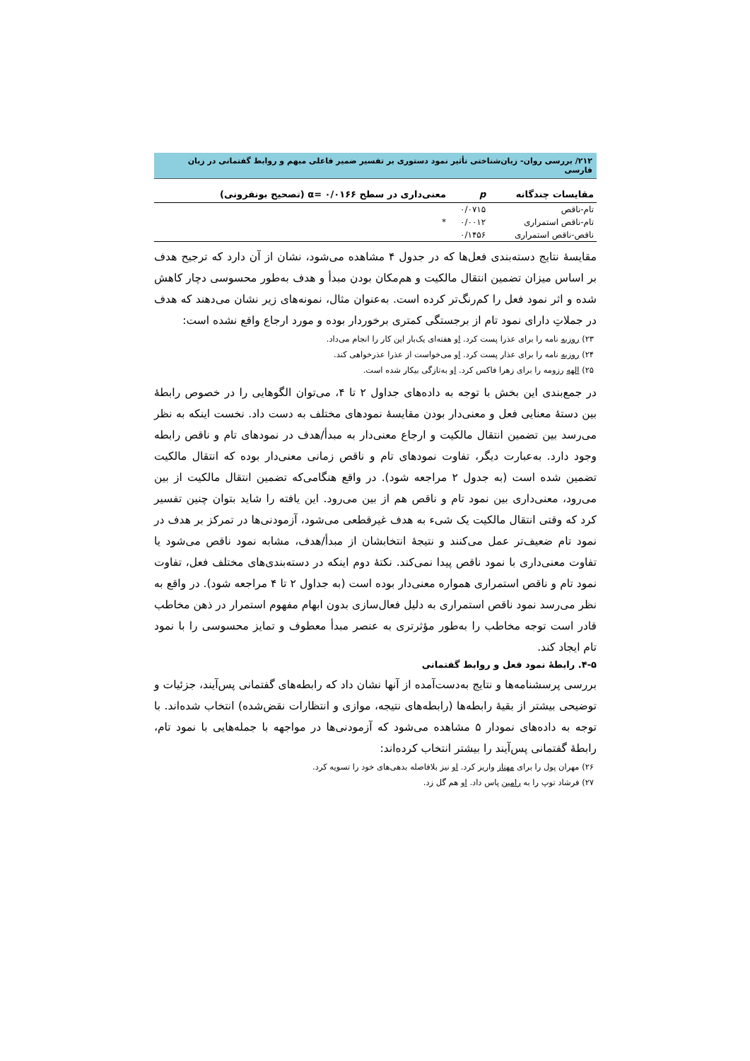۲۱۲/ بررسی روان- زبان‌شناختی تأثیر نمود دستوری بر تفسیر ضمیر فاعلی مبهم و روابط گفتمانی در زبان فارسی
| مقایسات چندگانه | p | معنی‌داری در سطح ۰/۰۱۶۶ =α (تصحیح بونفرونی) |
| --- | --- | --- |
| تام-ناقص | ۰/۰۷۱۵ | |
| تام-ناقص استمراری | ۰/۰۰۱۲ | * |
| ناقص-ناقص استمراری | ۰/۱۴۵۶ | |
مقایسهٔ نتایج دسته‌بندی فعل‌ها که در جدول ۴ مشاهده می‌شود، نشان از آن دارد که ترجیح هدف بر اساس میزان تضمین انتقال مالکیت و هم‌مکان بودن مبدأ و هدف به‌طور محسوسی دچار کاهش شده و اثر نمود فعل را کم‌رنگ‌تر کرده است. به‌عنوان مثال، نمونه‌های زیر نشان می‌دهند که هدف در جملاتِ دارای نمود تام از برجستگی کمتری برخوردار بوده و مورد ارجاع واقع نشده است:
۲۳) روزبه نامه را برای عذرا پست کرد. او هفته‌ای یک‌بار این کار را انجام می‌داد.
۲۴) روزبه نامه را برای عذار پست کرد. او می‌خواست از عذرا عذرخواهی کند.
۲۵) الهه رزومه را برای زهرا فاکس کرد. او به‌تازگی بیکار شده است.
در جمع‌بندی این بخش با توجه به داده‌های جداول ۲ تا ۴، می‌توان الگوهایی را در خصوص رابطهٔ بین دستهٔ معنایی فعل و معنی‌دار بودن مقایسهٔ نمودهای مختلف به دست داد. نخست اینکه به نظر می‌رسد بین تضمین انتقال مالکیت و ارجاع معنی‌دار به مبدأ/هدف در نمودهای تام و ناقص رابطه وجود دارد. به‌عبارت دیگر، تفاوت نمودهای تام و ناقص زمانی معنی‌دار بوده که انتقال مالکیت تضمین شده است (به جدول ۲ مراجعه شود). در واقع هنگامی‌که تضمین انتقال مالکیت از بین می‌رود، معنی‌داری بین نمود تام و ناقص هم از بین می‌رود. این یافته را شاید بتوان چنین تفسیر کرد که وقتی انتقال مالکیت یک شیء به هدف غیرقطعی می‌شود، آزمودنی‌ها در تمرکز بر هدف در نمود تام ضعیف‌تر عمل می‌کنند و نتیجهٔ انتخابشان از مبدأ/هدف، مشابه نمود ناقص می‌شود یا تفاوت معنی‌داری با نمود ناقص پیدا نمی‌کند. نکتهٔ دوم اینکه در دسته‌بندی‌های مختلف فعل، تفاوت نمود تام و ناقص استمراری همواره معنی‌دار بوده است (به جداول ۲ تا ۴ مراجعه شود). در واقع به نظر می‌رسد نمود ناقص استمراری به دلیل فعال‌سازی بدون ابهام مفهوم استمرار در ذهن مخاطب قادر است توجه مخاطب را به‌طور مؤثرتری به عنصر مبدأ معطوف و تمایز محسوسی را با نمود تام ایجاد کند.
۴-۵. رابطهٔ نمود فعل و روابط گفتمانی
بررسی پرسشنامه‌ها و نتایج به‌دست‌آمده از آنها نشان داد که رابطه‌های گفتمانی پس‌آیند، جزئیات و توضیحی بیشتر از بقیهٔ رابطه‌ها (رابطه‌های نتیجه، موازی و انتظارات نقض‌شده) انتخاب شده‌اند. با توجه به داده‌های نمودار ۵ مشاهده می‌شود که آزمودنی‌ها در مواجهه با جمله‌هایی با نمود تام، رابطهٔ گفتمانی پس‌آیند را بیشتر انتخاب کرده‌اند:
۲۶) مهران پول را برای مهناز واریز کرد. او نیز بلافاصله بدهی‌های خود را تسویه کرد.
۲۷) فرشاد توپ را به رامین پاس داد. او هم گل زد.